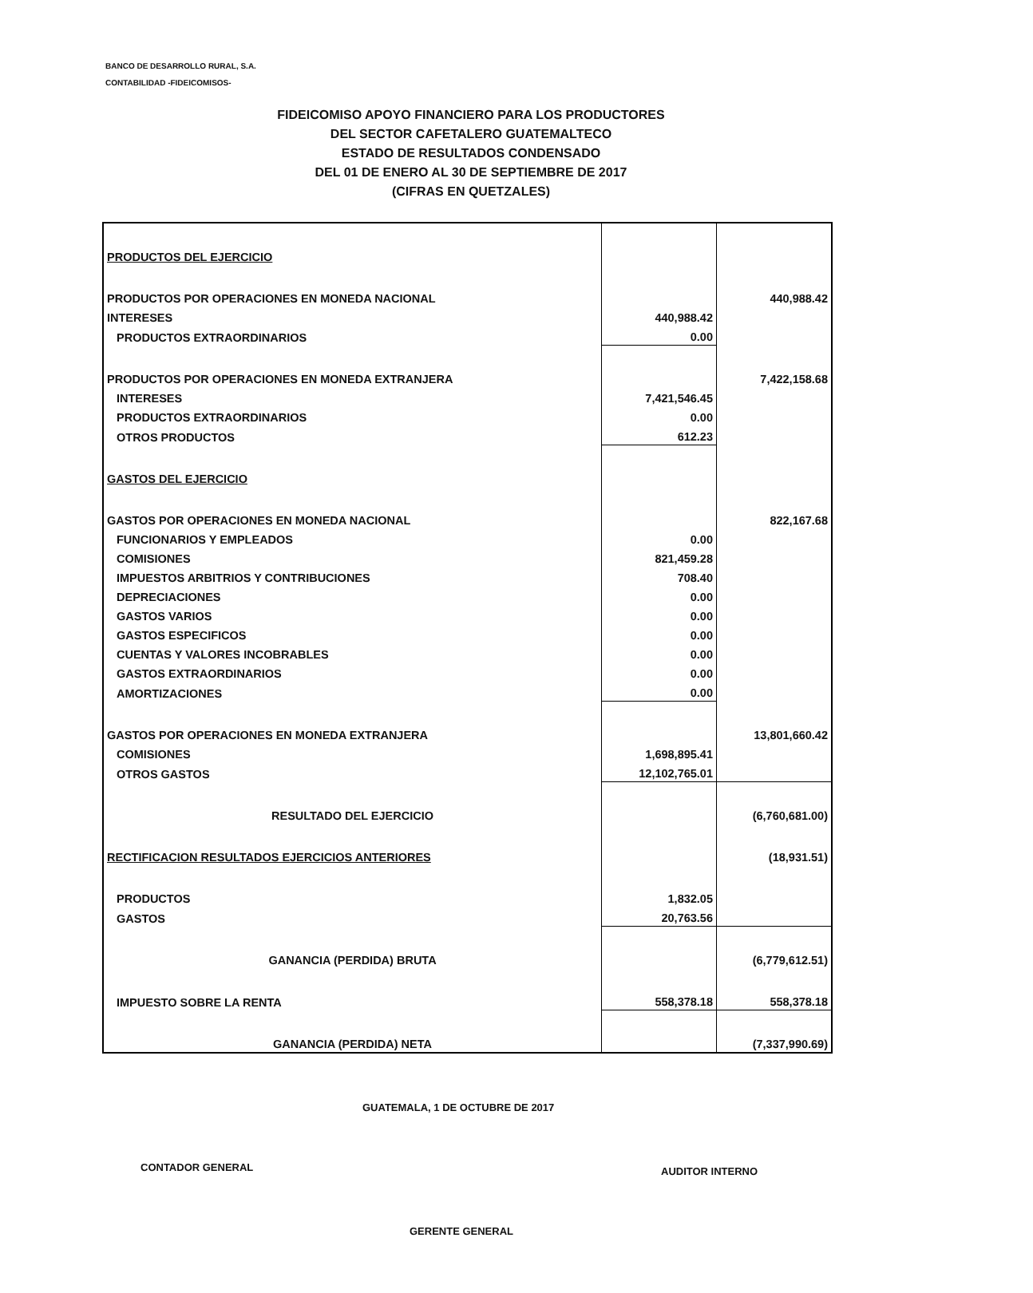BANCO DE DESARROLLO RURAL, S.A.
CONTABILIDAD -FIDEICOMISOS-
FIDEICOMISO APOYO FINANCIERO PARA LOS PRODUCTORES
DEL SECTOR CAFETALERO GUATEMALTECO
ESTADO DE RESULTADOS CONDENSADO
DEL 01 DE ENERO AL 30 DE SEPTIEMBRE DE 2017
(CIFRAS EN QUETZALES)
| PRODUCTOS DEL EJERCICIO | | |
| PRODUCTOS POR OPERACIONES EN MONEDA NACIONAL | | 440,988.42 |
| INTERESES | 440,988.42 | |
| PRODUCTOS EXTRAORDINARIOS | 0.00 | |
| PRODUCTOS POR OPERACIONES EN MONEDA EXTRANJERA | | 7,422,158.68 |
| INTERESES | 7,421,546.45 | |
| PRODUCTOS EXTRAORDINARIOS | 0.00 | |
| OTROS PRODUCTOS | 612.23 | |
| GASTOS DEL EJERCICIO | | |
| GASTOS POR OPERACIONES EN MONEDA NACIONAL | | 822,167.68 |
| FUNCIONARIOS Y EMPLEADOS | 0.00 | |
| COMISIONES | 821,459.28 | |
| IMPUESTOS ARBITRIOS Y CONTRIBUCIONES | 708.40 | |
| DEPRECIACIONES | 0.00 | |
| GASTOS VARIOS | 0.00 | |
| GASTOS ESPECIFICOS | 0.00 | |
| CUENTAS Y VALORES INCOBRABLES | 0.00 | |
| GASTOS EXTRAORDINARIOS | 0.00 | |
| AMORTIZACIONES | 0.00 | |
| GASTOS POR OPERACIONES EN MONEDA EXTRANJERA | | 13,801,660.42 |
| COMISIONES | 1,698,895.41 | |
| OTROS GASTOS | 12,102,765.01 | |
| RESULTADO DEL EJERCICIO | | (6,760,681.00) |
| RECTIFICACION RESULTADOS EJERCICIOS ANTERIORES | | (18,931.51) |
| PRODUCTOS | 1,832.05 | |
| GASTOS | 20,763.56 | |
| GANANCIA (PERDIDA) BRUTA | | (6,779,612.51) |
| IMPUESTO SOBRE LA RENTA | 558,378.18 | 558,378.18 |
| GANANCIA (PERDIDA) NETA | | (7,337,990.69) |
GUATEMALA, 1 DE OCTUBRE DE 2017
CONTADOR GENERAL AUDITOR INTERNO
GERENTE GENERAL